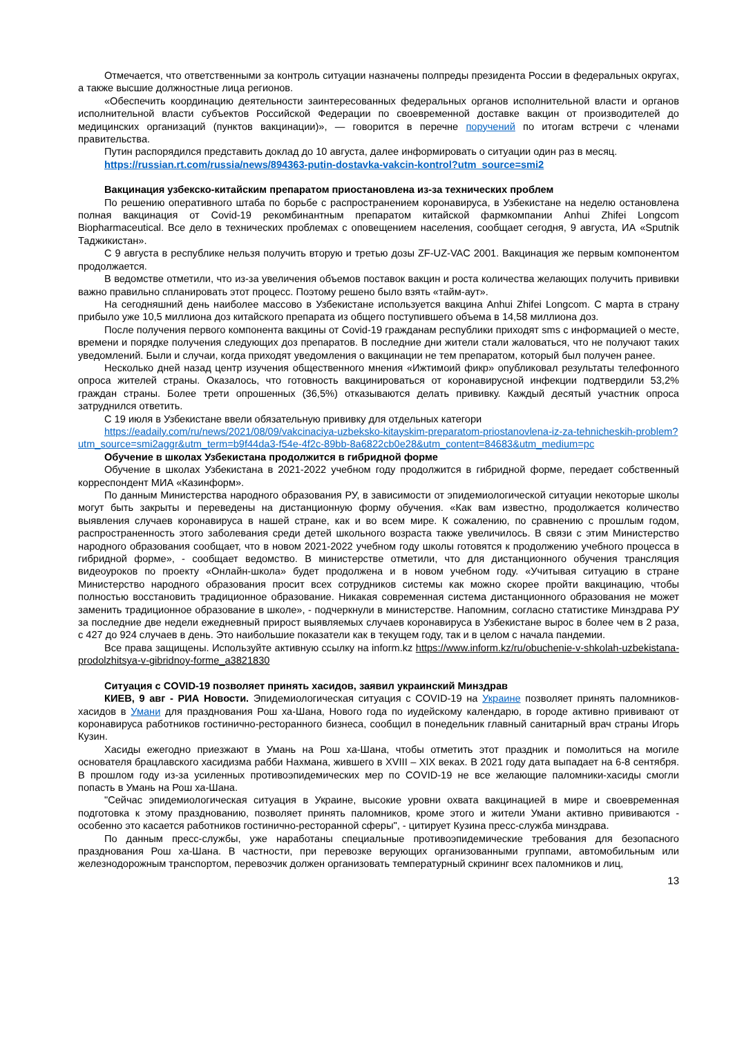Отмечается, что ответственными за контроль ситуации назначены полпреды президента России в федеральных округах, а также высшие должностные лица регионов.
«Обеспечить координацию деятельности заинтересованных федеральных органов исполнительной власти и органов исполнительной власти субъектов Российской Федерации по своевременной доставке вакцин от производителей до медицинских организаций (пунктов вакцинации)», — говорится в перечне поручений по итогам встречи с членами правительства.
Путин распорядился представить доклад до 10 августа, далее информировать о ситуации один раз в месяц.
https://russian.rt.com/russia/news/894363-putin-dostavka-vakcin-kontrol?utm_source=smi2
Вакцинация узбекско-китайским препаратом приостановлена из-за технических проблем
По решению оперативного штаба по борьбе с распространением коронавируса, в Узбекистане на неделю остановлена полная вакцинация от Covid-19 рекомбинантным препаратом китайской фармкомпании Anhui Zhifei Longcom Biopharmaceutical. Все дело в технических проблемах с оповещением населения, сообщает сегодня, 9 августа, ИА «Sputnik Таджикистан».
С 9 августа в республике нельзя получить вторую и третью дозы ZF-UZ-VAC 2001. Вакцинация же первым компонентом продолжается.
В ведомстве отметили, что из-за увеличения объемов поставок вакцин и роста количества желающих получить прививки важно правильно спланировать этот процесс. Поэтому решено было взять «тайм-аут».
На сегодняшний день наиболее массово в Узбекистане используется вакцина Anhui Zhifei Longcom. С марта в страну прибыло уже 10,5 миллиона доз китайского препарата из общего поступившего объема в 14,58 миллиона доз.
После получения первого компонента вакцины от Covid-19 гражданам республики приходят sms с информацией о месте, времени и порядке получения следующих доз препаратов. В последние дни жители стали жаловаться, что не получают таких уведомлений. Были и случаи, когда приходят уведомления о вакцинации не тем препаратом, который был получен ранее.
Несколько дней назад центр изучения общественного мнения «Ижтимоий фикр» опубликовал результаты телефонного опроса жителей страны. Оказалось, что готовность вакцинироваться от коронавирусной инфекции подтвердили 53,2% граждан страны. Более трети опрошенных (36,5%) отказываются делать прививку. Каждый десятый участник опроса затруднился ответить.
С 19 июля в Узбекистане ввели обязательную прививку для отдельных категори
https://eadaily.com/ru/news/2021/08/09/vakcinaciya-uzbeksko-kitayskim-preparatom-priostanovlena-iz-za-tehnicheskih-problem?utm_source=smi2aggr&utm_term=b9f44da3-f54e-4f2c-89bb-8a6822cb0e28&utm_content=84683&utm_medium=pc
Обучение в школах Узбекистана продолжится в гибридной форме
Обучение в школах Узбекистана в 2021-2022 учебном году продолжится в гибридной форме, передает собственный корреспондент МИА «Казинформ».
По данным Министерства народного образования РУ, в зависимости от эпидемиологической ситуации некоторые школы могут быть закрыты и переведены на дистанционную форму обучения. «Как вам известно, продолжается количество выявления случаев коронавируса в нашей стране, как и во всем мире. К сожалению, по сравнению с прошлым годом, распространенность этого заболевания среди детей школьного возраста также увеличилось. В связи с этим Министерство народного образования сообщает, что в новом 2021-2022 учебном году школы готовятся к продолжению учебного процесса в гибридной форме», - сообщает ведомство. В министерстве отметили, что для дистанционного обучения трансляция видеоуроков по проекту «Онлайн-школа» будет продолжена и в новом учебном году. «Учитывая ситуацию в стране Министерство народного образования просит всех сотрудников системы как можно скорее пройти вакцинацию, чтобы полностью восстановить традиционное образование. Никакая современная система дистанционного образования не может заменить традиционное образование в школе», - подчеркнули в министерстве. Напомним, согласно статистике Минздрава РУ за последние две недели ежедневный прирост выявляемых случаев коронавируса в Узбекистане вырос в более чем в 2 раза, с 427 до 924 случаев в день. Это наибольшие показатели как в текущем году, так и в целом с начала пандемии.
Все права защищены. Используйте активную ссылку на inform.kz https://www.inform.kz/ru/obuchenie-v-shkolah-uzbekistana-prodolzhitsya-v-gibridnoy-forme_a3821830
Ситуация с COVID-19 позволяет принять хасидов, заявил украинский Минздрав
КИЕВ, 9 авг - РИА Новости. Эпидемиологическая ситуация с COVID-19 на Украине позволяет принять паломников-хасидов в Умани для празднования Рош ха-Шана, Нового года по иудейскому календарю, в городе активно прививают от коронавируса работников гостинично-ресторанного бизнеса, сообщил в понедельник главный санитарный врач страны Игорь Кузин.
Хасиды ежегодно приезжают в Умань на Рош ха-Шана, чтобы отметить этот праздник и помолиться на могиле основателя брацлавского хасидизма рабби Нахмана, жившего в XVIII – XIX веках. В 2021 году дата выпадает на 6-8 сентября. В прошлом году из-за усиленных противоэпидемических мер по COVID-19 не все желающие паломники-хасиды смогли попасть в Умань на Рош ха-Шана.
"Сейчас эпидемиологическая ситуация в Украине, высокие уровни охвата вакцинацией в мире и своевременная подготовка к этому празднованию, позволяет принять паломников, кроме этого и жители Умани активно прививаются - особенно это касается работников гостинично-ресторанной сферы", - цитирует Кузина пресс-служба минздрава.
По данным пресс-службы, уже наработаны специальные противоэпидемические требования для безопасного празднования Рош ха-Шана. В частности, при перевозке верующих организованными группами, автомобильным или железнодорожным транспортом, перевозчик должен организовать температурный скрининг всех паломников и лиц,
13